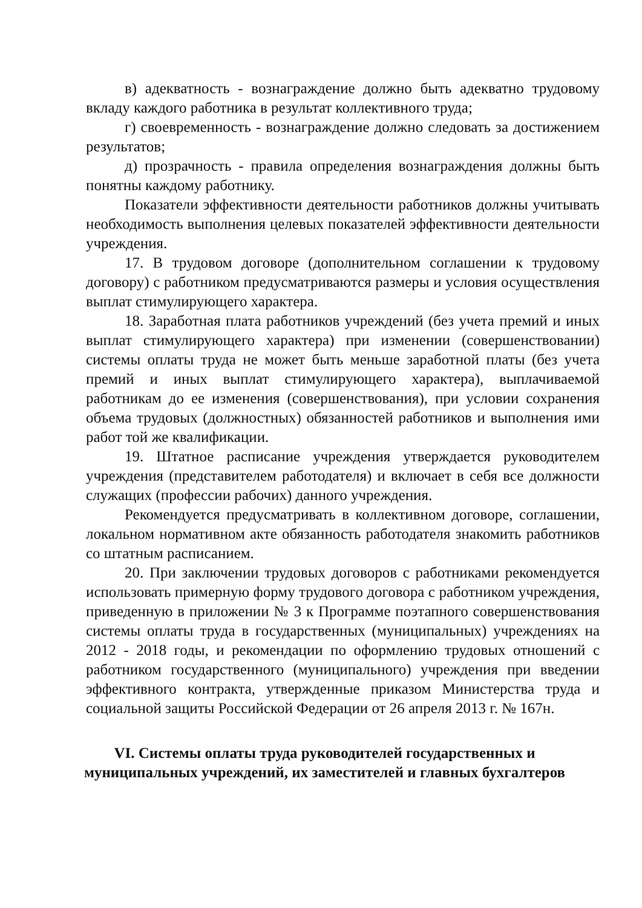в) адекватность - вознаграждение должно быть адекватно трудовому вкладу каждого работника в результат коллективного труда;
г) своевременность - вознаграждение должно следовать за достижением результатов;
д) прозрачность - правила определения вознаграждения должны быть понятны каждому работнику.
Показатели эффективности деятельности работников должны учитывать необходимость выполнения целевых показателей эффективности деятельности учреждения.
17. В трудовом договоре (дополнительном соглашении к трудовому договору) с работником предусматриваются размеры и условия осуществления выплат стимулирующего характера.
18. Заработная плата работников учреждений (без учета премий и иных выплат стимулирующего характера) при изменении (совершенствовании) системы оплаты труда не может быть меньше заработной платы (без учета премий и иных выплат стимулирующего характера), выплачиваемой работникам до ее изменения (совершенствования), при условии сохранения объема трудовых (должностных) обязанностей работников и выполнения ими работ той же квалификации.
19. Штатное расписание учреждения утверждается руководителем учреждения (представителем работодателя) и включает в себя все должности служащих (профессии рабочих) данного учреждения.
Рекомендуется предусматривать в коллективном договоре, соглашении, локальном нормативном акте обязанность работодателя знакомить работников со штатным расписанием.
20. При заключении трудовых договоров с работниками рекомендуется использовать примерную форму трудового договора с работником учреждения, приведенную в приложении № 3 к Программе поэтапного совершенствования системы оплаты труда в государственных (муниципальных) учреждениях на 2012 - 2018 годы, и рекомендации по оформлению трудовых отношений с работником государственного (муниципального) учреждения при введении эффективного контракта, утвержденные приказом Министерства труда и социальной защиты Российской Федерации от 26 апреля 2013 г. № 167н.
VI. Системы оплаты труда руководителей государственных и
муниципальных учреждений, их заместителей и главных бухгалтеров